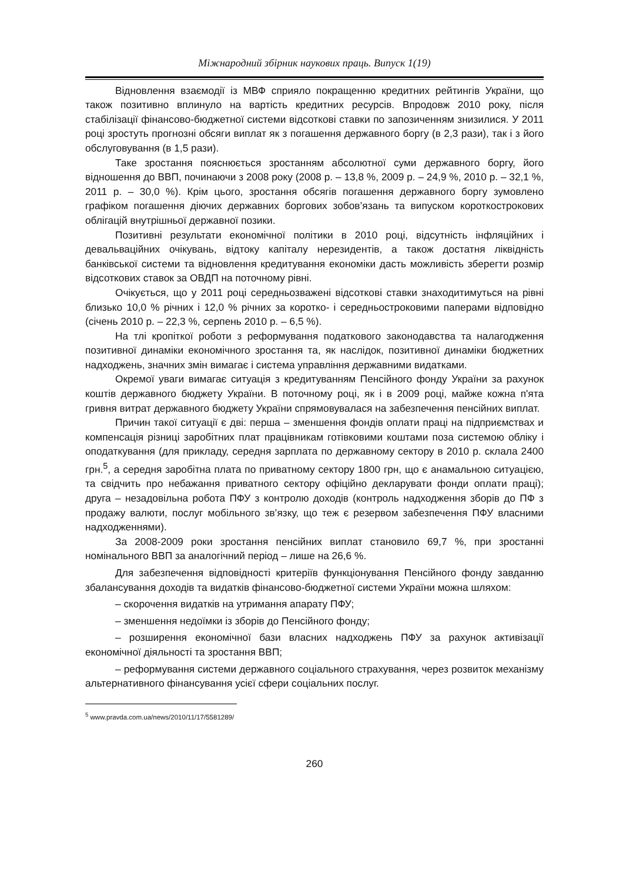Міжнародний збірник наукових праць. Випуск 1(19)
Відновлення взаємодії із МВФ сприяло покращенню кредитних рейтингів України, що також позитивно вплинуло на вартість кредитних ресурсів. Впродовж 2010 року, після стабілізації фінансово-бюджетної системи відсоткові ставки по запозиченням знизилися. У 2011 році зростуть прогнозні обсяги виплат як з погашення державного боргу (в 2,3 рази), так і з його обслуговування (в 1,5 рази).
Таке зростання пояснюється зростанням абсолютної суми державного боргу, його відношення до ВВП, починаючи з 2008 року (2008 р. – 13,8 %, 2009 р. – 24,9 %, 2010 р. – 32,1 %, 2011 р. – 30,0 %). Крім цього, зростання обсягів погашення державного боргу зумовлено графіком погашення діючих державних боргових зобов’язань та випуском короткострокових облігацій внутрішньої державної позики.
Позитивні результати економічної політики в 2010 році, відсутність інфляційних і девальваційних очікувань, відтоку капіталу нерезидентів, а також достатня ліквідність банківської системи та відновлення кредитування економіки дасть можливість зберегти розмір відсоткових ставок за ОВДП на поточному рівні.
Очікується, що у 2011 році середньозважені відсоткові ставки знаходитимуться на рівні близько 10,0 % річних і 12,0 % річних за коротко- і середньостроковими паперами відповідно (січень 2010 р. – 22,3 %, серпень 2010 р. – 6,5 %).
На тлі кропіткої роботи з реформування податкового законодавства та налагодження позитивної динаміки економічного зростання та, як наслідок, позитивної динаміки бюджетних надходжень, значних змін вимагає і система управління державними видатками.
Окремої уваги вимагає ситуація з кредитуванням Пенсійного фонду України за рахунок коштів державного бюджету України. В поточному році, як і в 2009 році, майже кожна п'ята гривня витрат державного бюджету України спрямовувалася на забезпечення пенсійних виплат.
Причин такої ситуації є дві: перша – зменшення фондів оплати праці на підприємствах и компенсація різниці заробітних плат працівникам готівковими коштами поза системою обліку і оподаткування (для прикладу, середня зарплата по державному сектору в 2010 р. склала 2400 грн.<sup>5</sup>, а середня заробітна плата по приватному сектору 1800 грн, що є анамальною ситуацією, та свідчить про небажання приватного сектору офіційно декларувати фонди оплати праці); друга – незадовільна робота ПФУ з контролю доходів (контроль надходження зборів до ПФ з продажу валюти, послуг мобільного зв’язку, що теж є резервом забезпечення ПФУ власними надходженнями).
За 2008-2009 роки зростання пенсійних виплат становило 69,7 %, при зростанні номінального ВВП за аналогічний період – лише на 26,6 %.
Для забезпечення відповідності критеріїв функціонування Пенсійного фонду завданню збалансування доходів та видатків фінансово-бюджетної системи України можна шляхом:
– скорочення видатків на утримання апарату ПФУ;
– зменшення недоїмки із зборів до Пенсійного фонду;
– розширення економічної бази власних надходжень ПФУ за рахунок активізації економічної діяльності та зростання ВВП;
– реформування системи державного соціального страхування, через розвиток механізму альтернативного фінансування усієї сфери соціальних послуг.
<sup>5</sup> www.pravda.com.ua/news/2010/11/17/5581289/
260